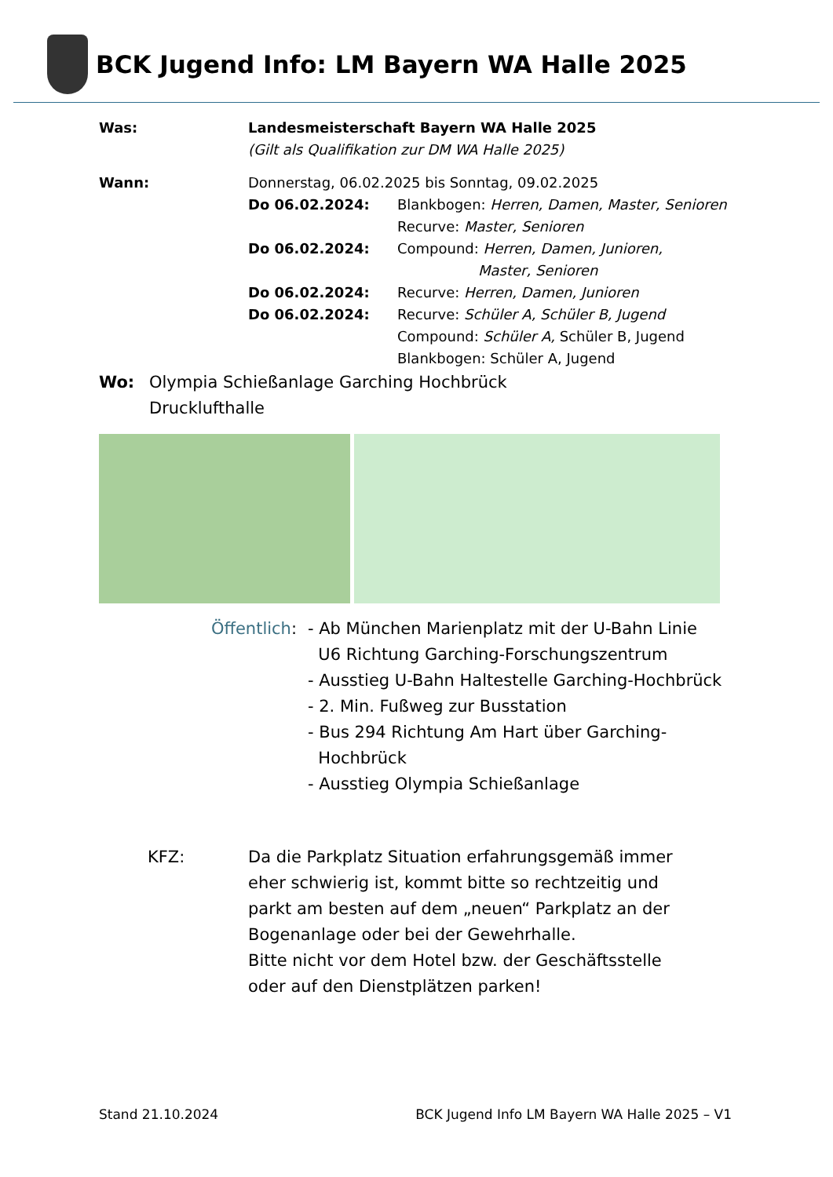BCK Jugend Info: LM Bayern WA Halle 2025
Was: Landesmeisterschaft Bayern WA Halle 2025
(Gilt als Qualifikation zur DM WA Halle 2025)
Wann: Donnerstag, 06.02.2025 bis Sonntag, 09.02.2025
Do 06.02.2024: Blankbogen: Herren, Damen, Master, Senioren
Recurve: Master, Senioren
Do 06.02.2024: Compound: Herren, Damen, Junioren,
Master, Senioren
Do 06.02.2024: Recurve: Herren, Damen, Junioren
Do 06.02.2024: Recurve: Schüler A, Schüler B, Jugend
Compound: Schüler A, Schüler B, Jugend
Blankbogen: Schüler A, Jugend
Wo: Olympia Schießanlage Garching Hochbrück
Drucklufthalle
Öffentlich: - Ab München Marienplatz mit der U-Bahn Linie
U6 Richtung Garching-Forschungszentrum
- Ausstieg U-Bahn Haltestelle Garching-Hochbrück
- 2. Min. Fußweg zur Busstation
- Bus 294 Richtung Am Hart über Garching-
Hochbrück
- Ausstieg Olympia Schießanlage
KFZ: Da die Parkplatz Situation erfahrungsgemäß immer eher schwierig ist, kommt bitte so rechtzeitig und parkt am besten auf dem „neuen“ Parkplatz an der Bogenanlage oder bei der Gewehrhalle.
Bitte nicht vor dem Hotel bzw. der Geschäftsstelle oder auf den Dienstplätzen parken!
Stand 21.10.2024 BCK Jugend Info LM Bayern WA Halle 2025 – V1